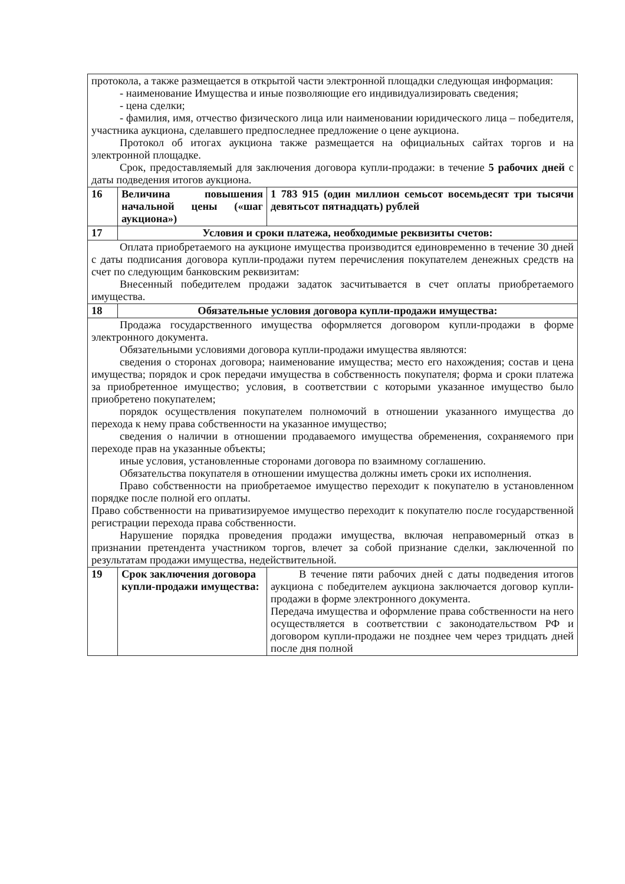| протокола, а также размещается в открытой части электронной площадки следующая информация: - наименование Имущества и иные позволяющие его индивидуализировать сведения; - цена сделки; - фамилия, имя, отчество физического лица или наименовании юридического лица – победителя, участника аукциона, сделавшего предпоследнее предложение о цене аукциона. Протокол об итогах аукциона также размещается на официальных сайтах торгов и на электронной площадке. Срок, предоставляемый для заключения договора купли-продажи: в течение 5 рабочих дней с даты подведения итогов аукциона. | | |
| 16 | Величина повышения начальной цены («шаг аукциона») | 1 783 915 (один миллион семьсот восемьдесят три тысячи девятьсот пятнадцать) рублей |
| 17 | Условия и сроки платежа, необходимые реквизиты счетов: | |
| Оплата приобретаемого на аукционе имущества производится единовременно в течение 30 дней с даты подписания договора купли-продажи путем перечисления покупателем денежных средств на счет по следующим банковским реквизитам: Внесенный победителем продажи задаток засчитывается в счет оплаты приобретаемого имущества. | | |
| 18 | Обязательные условия договора купли-продажи имущества: | |
| Продажа государственного имущества оформляется договором купли-продажи в форме электронного документа. Обязательными условиями договора купли-продажи имущества являются: сведения о сторонах договора; наименование имущества; место его нахождения; состав и цена имущества; порядок и срок передачи имущества в собственность покупателя; форма и сроки платежа за приобретенное имущество; условия, в соответствии с которыми указанное имущество было приобретено покупателем; порядок осуществления покупателем полномочий в отношении указанного имущества до перехода к нему права собственности на указанное имущество; сведения о наличии в отношении продаваемого имущества обременения, сохраняемого при переходе прав на указанные объекты; иные условия, установленные сторонами договора по взаимному соглашению. Обязательства покупателя в отношении имущества должны иметь сроки их исполнения. Право собственности на приобретаемое имущество переходит к покупателю в установленном порядке после полной его оплаты. Право собственности на приватизируемое имущество переходит к покупателю после государственной регистрации перехода права собственности. Нарушение порядка проведения продажи имущества, включая неправомерный отказ в признании претендента участником торгов, влечет за собой признание сделки, заключенной по результатам продажи имущества, недействительной. | | |
| 19 | Срок заключения договора купли-продажи имущества: | В течение пяти рабочих дней с даты подведения итогов аукциона с победителем аукциона заключается договор купли-продажи в форме электронного документа. Передача имущества и оформление права собственности на него осуществляется в соответствии с законодательством РФ и договором купли-продажи не позднее чем через тридцать дней после дня полной |